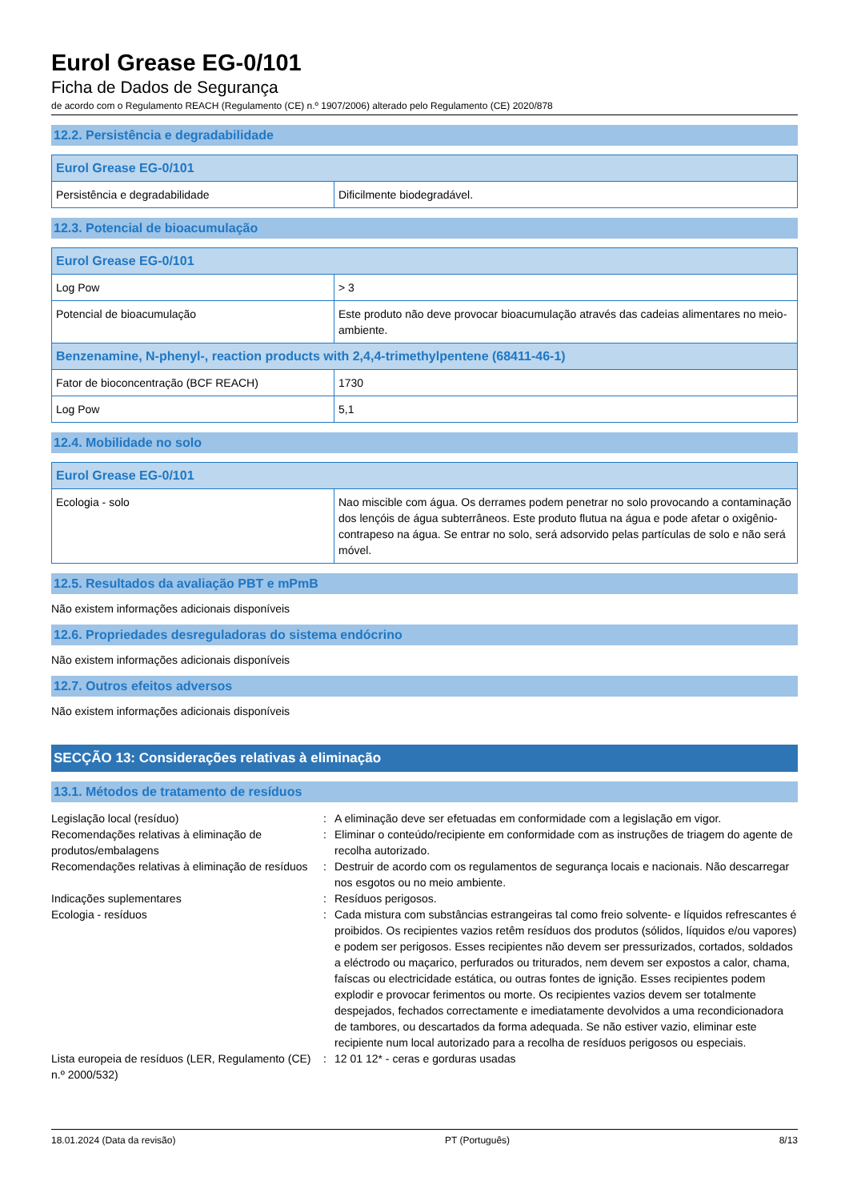Eurol Grease EG-0/101
Ficha de Dados de Segurança
de acordo com o Regulamento REACH (Regulamento (CE) n.º 1907/2006) alterado pelo Regulamento (CE) 2020/878
12.2. Persistência e degradabilidade
| Eurol Grease EG-0/101 | |
| --- | --- |
| Persistência e degradabilidade | Dificilmente biodegradável. |
12.3. Potencial de bioacumulação
| Eurol Grease EG-0/101 | |
| --- | --- |
| Log Pow | > 3 |
| Potencial de bioacumulação | Este produto não deve provocar bioacumulação através das cadeias alimentares no meio-ambiente. |
| Benzenamine, N-phenyl-, reaction products with 2,4,4-trimethylpentene (68411-46-1) | |
| Fator de bioconcentração (BCF REACH) | 1730 |
| Log Pow | 5,1 |
12.4. Mobilidade no solo
| Eurol Grease EG-0/101 | |
| --- | --- |
| Ecologia - solo | Nao miscible com água. Os derrames podem penetrar no solo provocando a contaminação dos lençóis de água subterrâneos. Este produto flutua na água e pode afetar o oxigênio-contrapeso na água. Se entrar no solo, será adsorvido pelas partículas de solo e não será móvel. |
12.5. Resultados da avaliação PBT e mPmB
Não existem informações adicionais disponíveis
12.6. Propriedades desreguladoras do sistema endócrino
Não existem informações adicionais disponíveis
12.7. Outros efeitos adversos
Não existem informações adicionais disponíveis
SECÇÃO 13: Considerações relativas à eliminação
13.1. Métodos de tratamento de resíduos
| Legislação local (resíduo) | : | A eliminação deve ser efetuadas em conformidade com a legislação em vigor. |
| Recomendações relativas à eliminação de produtos/embalagens | : | Eliminar o conteúdo/recipiente em conformidade com as instruções de triagem do agente de recolha autorizado. |
| Recomendações relativas à eliminação de resíduos | : | Destruir de acordo com os regulamentos de segurança locais e nacionais. Não descarregar nos esgotos ou no meio ambiente. |
| Indicações suplementares | : | Resíduos perigosos. |
| Ecologia - resíduos | : | Cada mistura com substâncias estrangeiras tal como freio solvente- e líquidos refrescantes é proibidos. Os recipientes vazios retêm resíduos dos produtos (sólidos, líquidos e/ou vapores) e podem ser perigosos. Esses recipientes não devem ser pressurizados, cortados, soldados a eléctrodo ou maçarico, perfurados ou triturados, nem devem ser expostos a calor, chama, faíscas ou electricidade estática, ou outras fontes de ignição. Esses recipientes podem explodir e provocar ferimentos ou morte. Os recipientes vazios devem ser totalmente despejados, fechados correctamente e imediatamente devolvidos a uma recondicionadora de tambores, ou descartados da forma adequada. Se não estiver vazio, eliminar este recipiente num local autorizado para a recolha de resíduos perigosos ou especiais. |
| Lista europeia de resíduos (LER, Regulamento (CE) n.º 2000/532) | : | 12 01 12* - ceras e gorduras usadas |
18.01.2024 (Data da revisão) PT (Português) 8/13